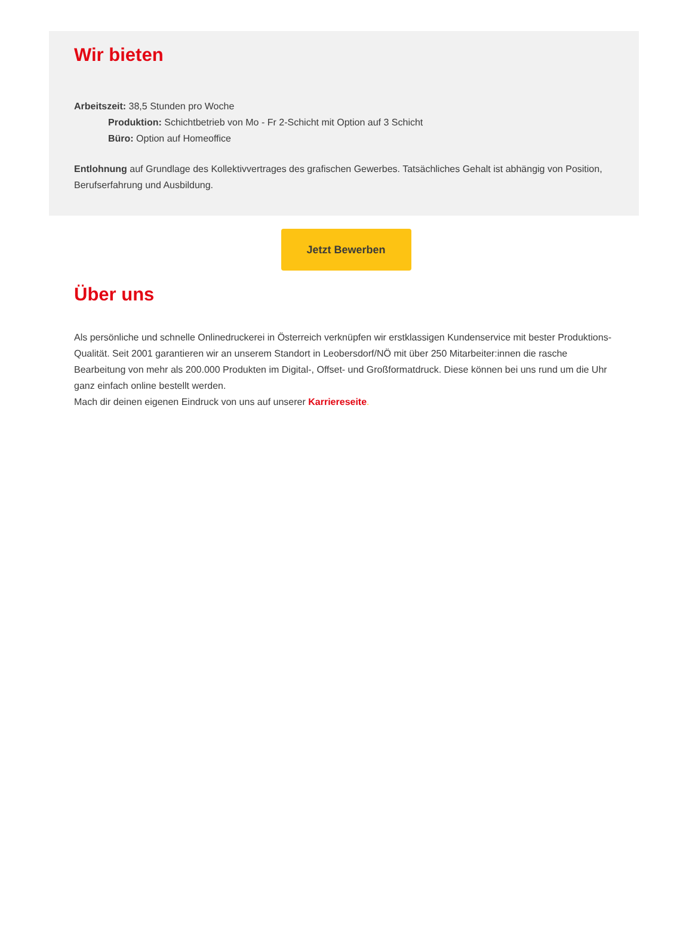Wir bieten
Arbeitszeit: 38,5 Stunden pro Woche
Produktion: Schichtbetrieb von Mo - Fr 2-Schicht mit Option auf 3 Schicht
Büro: Option auf Homeoffice
Entlohnung auf Grundlage des Kollektivvertrages des grafischen Gewerbes. Tatsächliches Gehalt ist abhängig von Position, Berufserfahrung und Ausbildung.
Jetzt Bewerben
Über uns
Als persönliche und schnelle Onlinedruckerei in Österreich verknüpfen wir erstklassigen Kundenservice mit bester Produktions-Qualität. Seit 2001 garantieren wir an unserem Standort in Leobersdorf/NÖ mit über 250 Mitarbeiter:innen die rasche Bearbeitung von mehr als 200.000 Produkten im Digital-, Offset- und Großformatdruck. Diese können bei uns rund um die Uhr ganz einfach online bestellt werden.
Mach dir deinen eigenen Eindruck von uns auf unserer Karriereseite.